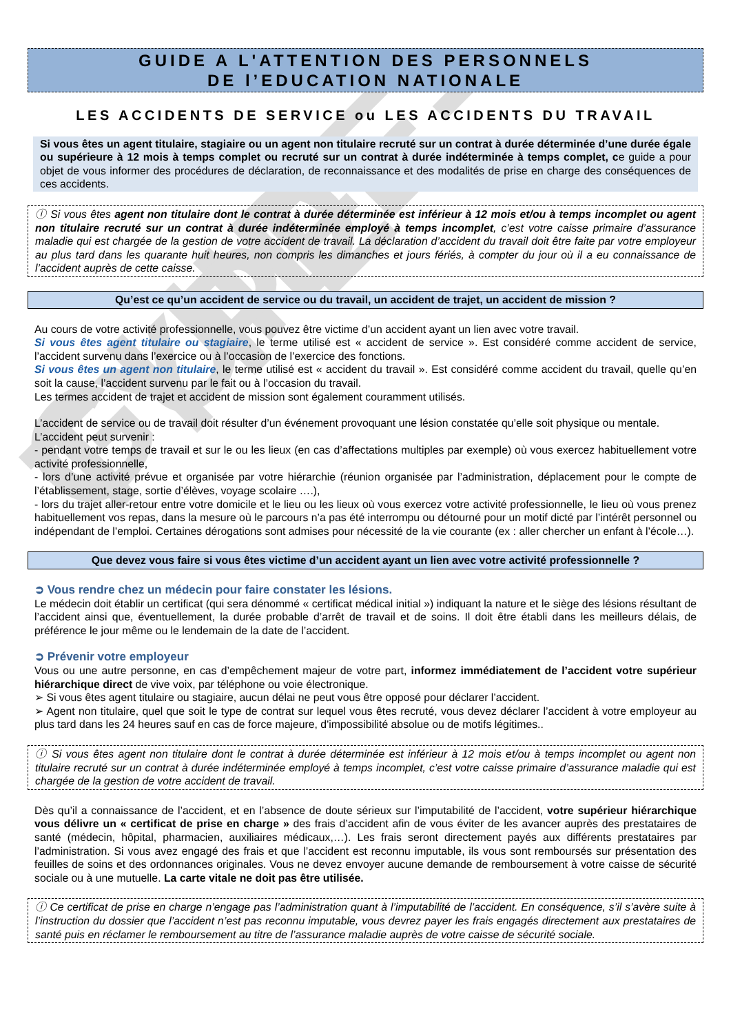GUIDE-TYPE
GUIDE A L'ATTENTION DES PERSONNELS
DE l’EDUCATION NATIONALE
LES ACCIDENTS DE SERVICE ou LES ACCIDENTS DU TRAVAIL
Si vous êtes un agent titulaire, stagiaire ou un agent non titulaire recruté sur un contrat à durée déterminée d’une durée égale ou supérieure à 12 mois à temps complet ou recruté sur un contrat à durée indéterminée à temps complet, ce guide a pour objet de vous informer des procédures de déclaration, de reconnaissance et des modalités de prise en charge des conséquences de ces accidents.
ⓘ Si vous êtes agent non titulaire dont le contrat à durée déterminée est inférieur à 12 mois et/ou à temps incomplet ou agent non titulaire recruté sur un contrat à durée indéterminée employé à temps incomplet, c’est votre caisse primaire d’assurance maladie qui est chargée de la gestion de votre accident de travail. La déclaration d’accident du travail doit être faite par votre employeur au plus tard dans les quarante huit heures, non compris les dimanches et jours fériés, à compter du jour où il a eu connaissance de l’accident auprès de cette caisse.
Qu’est ce qu’un accident de service ou du travail, un accident de trajet, un accident de mission ?
Au cours de votre activité professionnelle, vous pouvez être victime d’un accident ayant un lien avec votre travail.
Si vous êtes agent titulaire ou stagiaire, le terme utilisé est « accident de service ». Est considéré comme accident de service, l’accident survenu dans l’exercice ou à l’occasion de l’exercice des fonctions.
Si vous êtes un agent non titulaire, le terme utilisé est « accident du travail ». Est considéré comme accident du travail, quelle qu’en soit la cause, l’accident survenu par le fait ou à l’occasion du travail.
Les termes accident de trajet et accident de mission sont également couramment utilisés.
L’accident de service ou de travail doit résulter d’un événement provoquant une lésion constatée qu’elle soit physique ou mentale.
L’accident peut survenir :
- pendant votre temps de travail et sur le ou les lieux (en cas d’affectations multiples par exemple) où vous exercez habituellement votre activité professionnelle,
- lors d’une activité prévue et organisée par votre hiérarchie (réunion organisée par l’administration, déplacement pour le compte de l’établissement, stage, sortie d’élèves, voyage scolaire ….),
- lors du trajet aller-retour entre votre domicile et le lieu ou les lieux où vous exercez votre activité professionnelle, le lieu où vous prenez habituellement vos repas, dans la mesure où le parcours n’a pas été interrompu ou détourné pour un motif dicté par l’intérêt personnel ou indépendant de l’emploi. Certaines dérogations sont admises pour nécessité de la vie courante (ex : aller chercher un enfant à l’école…).
Que devez vous faire si vous êtes victime d’un accident ayant un lien avec votre activité professionnelle ?
➲ Vous rendre chez un médecin pour faire constater les lésions.
Le médecin doit établir un certificat (qui sera dénommé « certificat médical initial ») indiquant la nature et le siège des lésions résultant de l’accident ainsi que, éventuellement, la durée probable d’arrêt de travail et de soins. Il doit être établi dans les meilleurs délais, de préférence le jour même ou le lendemain de la date de l’accident.
➲ Prévenir votre employeur
Vous ou une autre personne, en cas d’empêchement majeur de votre part, informez immédiatement de l’accident votre supérieur hiérarchique direct de vive voix, par téléphone ou voie électronique.
➢ Si vous êtes agent titulaire ou stagiaire, aucun délai ne peut vous être opposé pour déclarer l’accident.
➢ Agent non titulaire, quel que soit le type de contrat sur lequel vous êtes recruté, vous devez déclarer l’accident à votre employeur au plus tard dans les 24 heures sauf en cas de force majeure, d'impossibilité absolue ou de motifs légitimes..
ⓘ Si vous êtes agent non titulaire dont le contrat à durée déterminée est inférieur à 12 mois et/ou à temps incomplet ou agent non titulaire recruté sur un contrat à durée indéterminée employé à temps incomplet, c’est votre caisse primaire d’assurance maladie qui est chargée de la gestion de votre accident de travail.
Dès qu’il a connaissance de l’accident, et en l’absence de doute sérieux sur l’imputabilité de l’accident, votre supérieur hiérarchique vous délivre un « certificat de prise en charge » des frais d’accident afin de vous éviter de les avancer auprès des prestataires de santé (médecin, hôpital, pharmacien, auxiliaires médicaux,…). Les frais seront directement payés aux différents prestataires par l’administration. Si vous avez engagé des frais et que l’accident est reconnu imputable, ils vous sont remboursés sur présentation des feuilles de soins et des ordonnances originales. Vous ne devez envoyer aucune demande de remboursement à votre caisse de sécurité sociale ou à une mutuelle. La carte vitale ne doit pas être utilisée.
ⓘ Ce certificat de prise en charge n’engage pas l’administration quant à l’imputabilité de l’accident. En conséquence, s’il s’avère suite à l’instruction du dossier que l’accident n’est pas reconnu imputable, vous devrez payer les frais engagés directement aux prestataires de santé puis en réclamer le remboursement au titre de l’assurance maladie auprès de votre caisse de sécurité sociale.